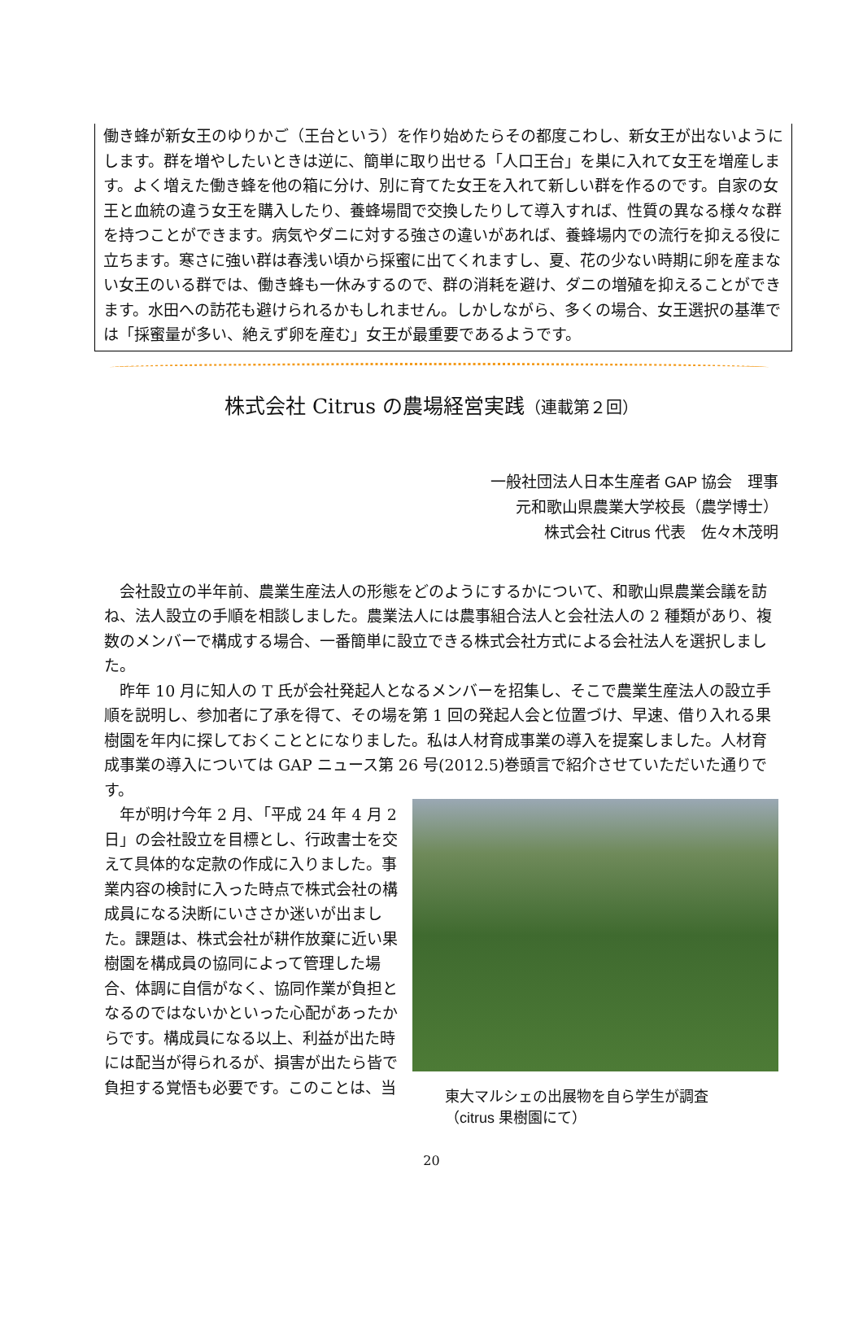働き蜂が新女王のゆりかご（王台という）を作り始めたらその都度こわし、新女王が出ないようにします。群を増やしたいときは逆に、簡単に取り出せる「人口王台」を巣に入れて女王を増産します。よく増えた働き蜂を他の箱に分け、別に育てた女王を入れて新しい群を作るのです。自家の女王と血統の違う女王を購入したり、養蜂場間で交換したりして導入すれば、性質の異なる様々な群を持つことができます。病気やダニに対する強さの違いがあれば、養蜂場内での流行を抑える役に立ちます。寒さに強い群は春浅い頃から採蜜に出てくれますし、夏、花の少ない時期に卵を産まない女王のいる群では、働き蜂も一休みするので、群の消耗を避け、ダニの増殖を抑えることができます。水田への訪花も避けられるかもしれません。しかしながら、多くの場合、女王選択の基準では「採蜜量が多い、絶えず卵を産む」女王が最重要であるようです。
株式会社 Citrus の農場経営実践（連載第２回）
一般社団法人日本生産者 GAP 協会　理事
元和歌山県農業大学校長（農学博士）
株式会社 Citrus 代表　佐々木茂明
会社設立の半年前、農業生産法人の形態をどのようにするかについて、和歌山県農業会議を訪ね、法人設立の手順を相談しました。農業法人には農事組合法人と会社法人の 2 種類があり、複数のメンバーで構成する場合、一番簡単に設立できる株式会社方式による会社法人を選択しました。
昨年 10 月に知人の T 氏が会社発起人となるメンバーを招集し、そこで農業生産法人の設立手順を説明し、参加者に了承を得て、その場を第 1 回の発起人会と位置づけ、早速、借り入れる果樹園を年内に探しておくこととになりました。私は人材育成事業の導入を提案しました。人材育成事業の導入については GAP ニュース第 26 号(2012.5)巻頭言で紹介させていただいた通りです。
年が明け今年 2 月､「平成 24 年 4 月 2 日」の会社設立を目標とし、行政書士を交えて具体的な定款の作成に入りました。事業内容の検討に入った時点で株式会社の構成員になる決断にいささか迷いが出ました。課題は、株式会社が耕作放棄に近い果樹園を構成員の協同によって管理した場合、体調に自信がなく、協同作業が負担となるのではないかといった心配があったからです。構成員になる以上、利益が出た時には配当が得られるが、損害が出たら皆で負担する覚悟も必要です。このことは、当
東大マルシェの出展物を自ら学生が調査
（citrus 果樹園にて）
20